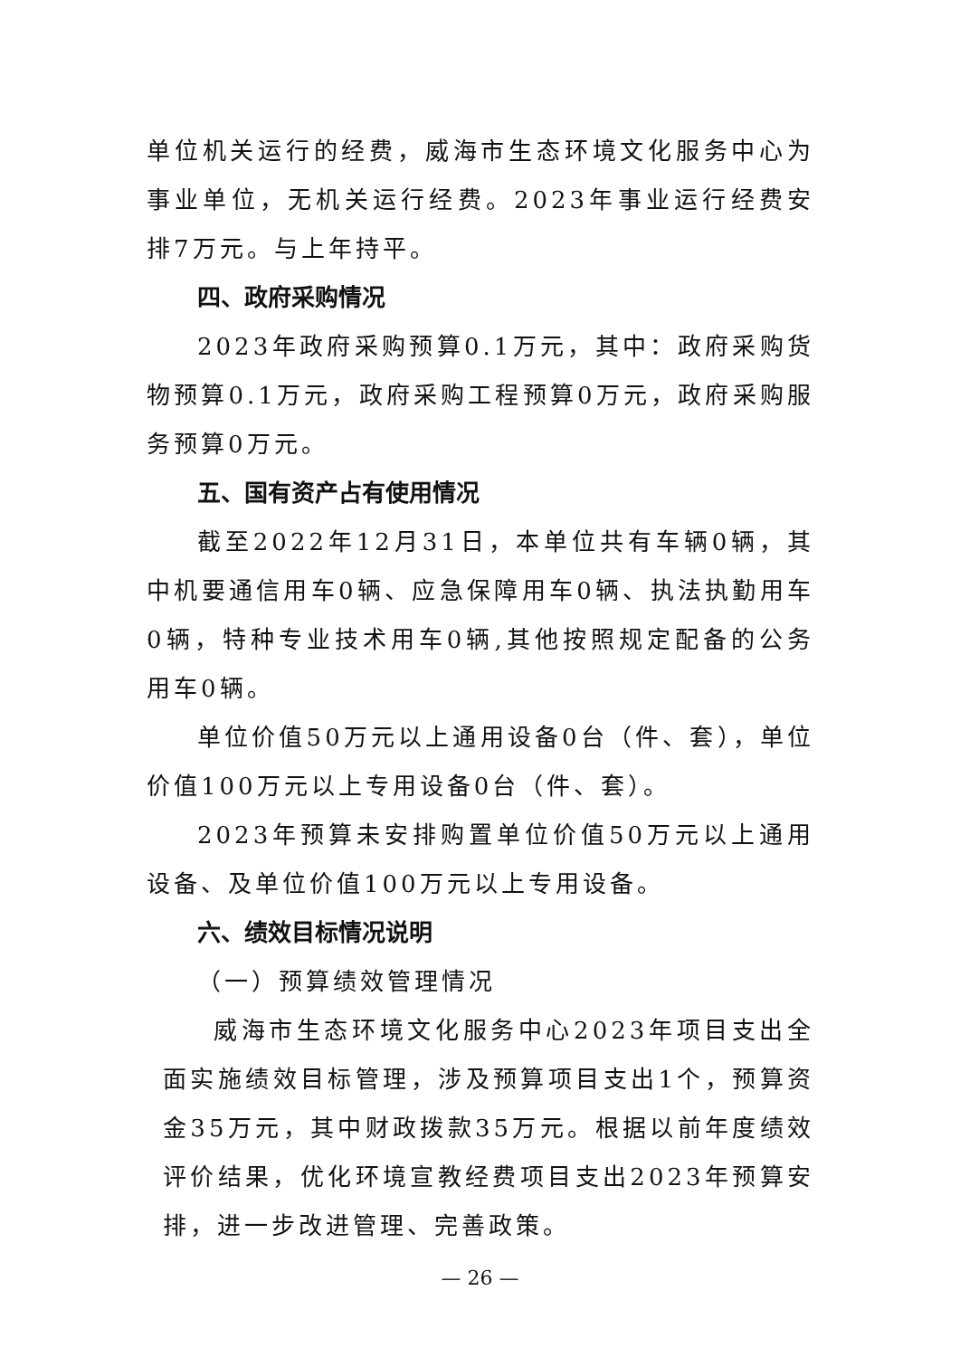单位机关运行的经费，威海市生态环境文化服务中心为事业单位，无机关运行经费。2023年事业运行经费安排7万元。与上年持平。
四、政府采购情况
2023年政府采购预算0.1万元，其中：政府采购货物预算0.1万元，政府采购工程预算0万元，政府采购服务预算0万元。
五、国有资产占有使用情况
截至2022年12月31日，本单位共有车辆0辆，其中机要通信用车0辆、应急保障用车0辆、执法执勤用车0辆，特种专业技术用车0辆,其他按照规定配备的公务用车0辆。
单位价值50万元以上通用设备0台（件、套），单位价值100万元以上专用设备0台（件、套）。
2023年预算未安排购置单位价值50万元以上通用设备、及单位价值100万元以上专用设备。
六、绩效目标情况说明
（一）预算绩效管理情况
威海市生态环境文化服务中心2023年项目支出全面实施绩效目标管理，涉及预算项目支出1个，预算资金35万元，其中财政拨款35万元。根据以前年度绩效评价结果，优化环境宣教经费项目支出2023年预算安排，进一步改进管理、完善政策。
— 26 —